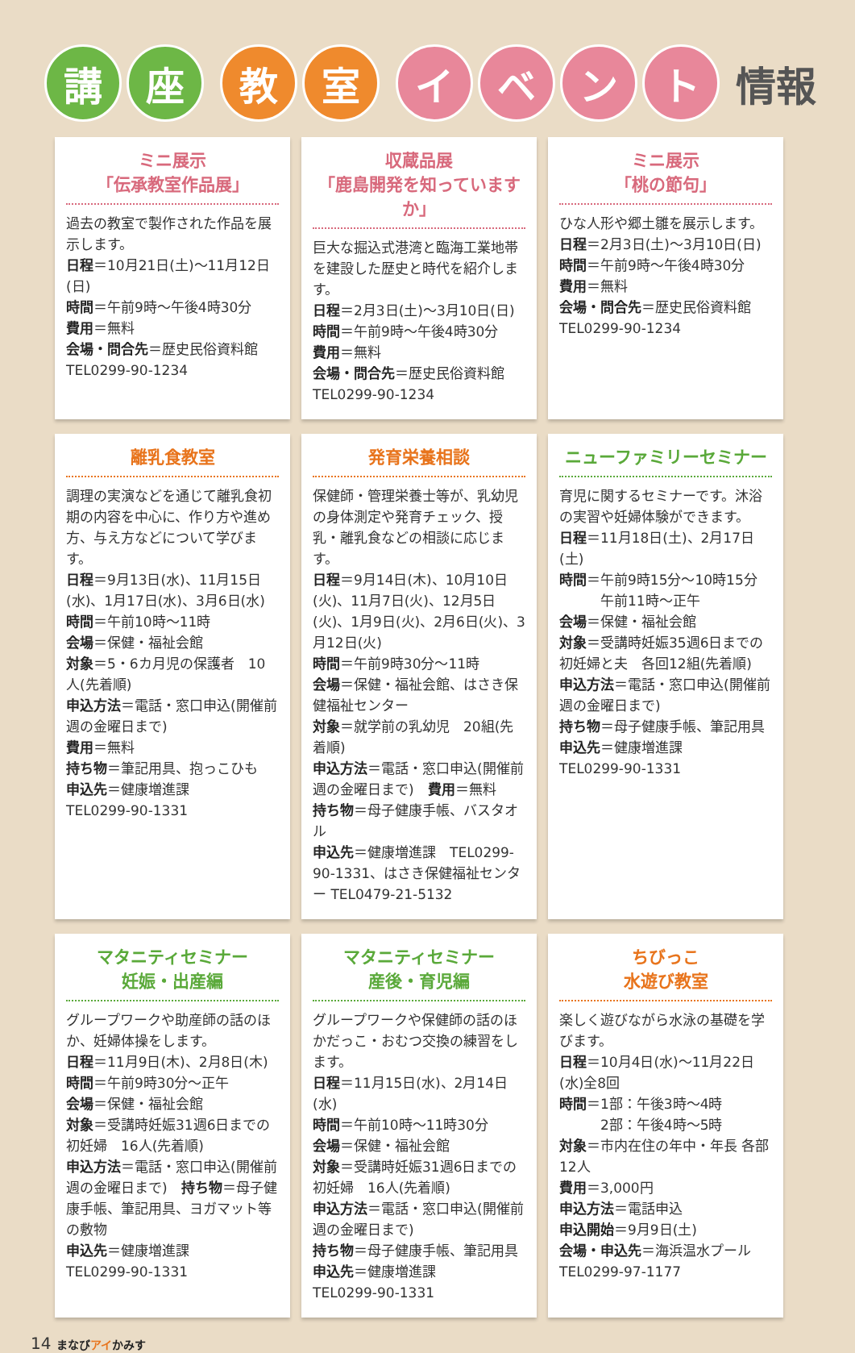講 座 教 室 イ ベ ン ト
情報
ミニ展示
「伝承教室作品展」
過去の教室で製作された作品を展示します。
日程＝10月21日(土)～11月12日(日)
時間＝午前9時～午後4時30分
費用＝無料
会場・問合先＝歴史民俗資料館
TEL0299-90-1234
収蔵品展
「鹿島開発を知っていますか」
巨大な掘込式港湾と臨海工業地帯を建設した歴史と時代を紹介します。
日程＝2月3日(土)～3月10日(日)
時間＝午前9時～午後4時30分
費用＝無料
会場・問合先＝歴史民俗資料館
TEL0299-90-1234
ミニ展示
「桃の節句」
ひな人形や郷土雛を展示します。
日程＝2月3日(土)～3月10日(日)
時間＝午前9時～午後4時30分
費用＝無料
会場・問合先＝歴史民俗資料館
TEL0299-90-1234
離乳食教室
調理の実演などを通じて離乳食初期の内容を中心に、作り方や進め方、与え方などについて学びます。
日程＝9月13日(水)、11月15日(水)、1月17日(水)、3月6日(水)
時間＝午前10時～11時
会場＝保健・福祉会館
対象＝5・6カ月児の保護者　10人(先着順)
申込方法＝電話・窓口申込(開催前週の金曜日まで)
費用＝無料
持ち物＝筆記用具、抱っこひも
申込先＝健康増進課
TEL0299-90-1331
発育栄養相談
保健師・管理栄養士等が、乳幼児の身体測定や発育チェック、授乳・離乳食などの相談に応じます。
日程＝9月14日(木)、10月10日(火)、11月7日(火)、12月5日(火)、1月9日(火)、2月6日(火)、3月12日(火)
時間＝午前9時30分～11時
会場＝保健・福祉会館、はさき保健福祉センター
対象＝就学前の乳幼児　20組(先着順)
申込方法＝電話・窓口申込(開催前週の金曜日まで)　費用＝無料
持ち物＝母子健康手帳、バスタオル
申込先＝健康増進課　TEL0299-90-1331、はさき保健福祉センター TEL0479-21-5132
ニューファミリーセミナー
育児に関するセミナーです。沐浴の実習や妊婦体験ができます。
日程＝11月18日(土)、2月17日(土)
時間＝午前9時15分～10時15分
　　　午前11時～正午
会場＝保健・福祉会館
対象＝受講時妊娠35週6日までの初妊婦と夫　各回12組(先着順)
申込方法＝電話・窓口申込(開催前週の金曜日まで)
持ち物＝母子健康手帳、筆記用具
申込先＝健康増進課
TEL0299-90-1331
マタニティセミナー
妊娠・出産編
グループワークや助産師の話のほか、妊婦体操をします。
日程＝11月9日(木)、2月8日(木)
時間＝午前9時30分～正午
会場＝保健・福祉会館
対象＝受講時妊娠31週6日までの初妊婦　16人(先着順)
申込方法＝電話・窓口申込(開催前週の金曜日まで)　持ち物＝母子健康手帳、筆記用具、ヨガマット等の敷物
申込先＝健康増進課
TEL0299-90-1331
マタニティセミナー
産後・育児編
グループワークや保健師の話のほかだっこ・おむつ交換の練習をします。
日程＝11月15日(水)、2月14日(水)
時間＝午前10時～11時30分
会場＝保健・福祉会館
対象＝受講時妊娠31週6日までの初妊婦　16人(先着順)
申込方法＝電話・窓口申込(開催前週の金曜日まで)
持ち物＝母子健康手帳、筆記用具
申込先＝健康増進課
TEL0299-90-1331
ちびっこ
水遊び教室
楽しく遊びながら水泳の基礎を学びます。
日程＝10月4日(水)～11月22日(水)全8回
時間＝1部：午後3時～4時
　　　2部：午後4時～5時
対象＝市内在住の年中・年長 各部12人
費用＝3,000円
申込方法＝電話申込
申込開始＝9月9日(土)
会場・申込先＝海浜温水プール
TEL0299-97-1177
14 まなびアイかみす